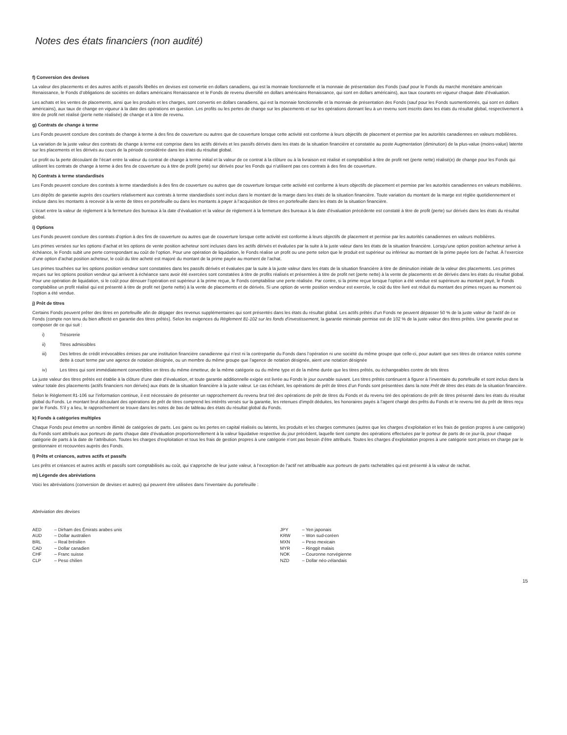Notes des états financiers (non audité)
f) Conversion des devises
La valeur des placements et des autres actifs et passifs libellés en devises est convertie en dollars canadiens, qui est la monnaie fonctionnelle et la monnaie de présentation des Fonds (sauf pour le Fonds du marché monétaire américain Renaissance, le Fonds d’obligations de sociétés en dollars américains Renaissance et le Fonds de revenu diversifié en dollars américains Renaissance, qui sont en dollars américains), aux taux courants en vigueur chaque date d’évaluation.
Les achats et les ventes de placements, ainsi que les produits et les charges, sont convertis en dollars canadiens, qui est la monnaie fonctionnelle et la monnaie de présentation des Fonds (sauf pour les Fonds susmentionnés, qui sont en dollars américains), aux taux de change en vigueur à la date des opérations en question. Les profits ou les pertes de change sur les placements et sur les opérations donnant lieu à un revenu sont inscrits dans les états du résultat global, respectivement à titre de profit net réalisé (perte nette réalisée) de change et à titre de revenu.
g) Contrats de change à terme
Les Fonds peuvent conclure des contrats de change à terme à des fins de couverture ou autres que de couverture lorsque cette activité est conforme à leurs objectifs de placement et permise par les autorités canadiennes en valeurs mobilières.
La variation de la juste valeur des contrats de change à terme est comprise dans les actifs dérivés et les passifs dérivés dans les états de la situation financière et constatée au poste Augmentation (diminution) de la plus-value (moins-value) latente sur les placements et les dérivés au cours de la période considérée dans les états du résultat global.
Le profit ou la perte découlant de l’écart entre la valeur du contrat de change à terme initial et la valeur de ce contrat à la clôture ou à la livraison est réalisé et comptabilisé à titre de profit net (perte nette) réalisé(e) de change pour les Fonds qui utilisent les contrats de change à terme à des fins de couverture ou à titre de profit (perte) sur dérivés pour les Fonds qui n’utilisent pas ces contrats à des fins de couverture.
h) Contrats à terme standardisés
Les Fonds peuvent conclure des contrats à terme standardisés à des fins de couverture ou autres que de couverture lorsque cette activité est conforme à leurs objectifs de placement et permise par les autorités canadiennes en valeurs mobilières.
Les dépôts de garantie auprès des courtiers relativement aux contrats à terme standardisés sont inclus dans le montant de la marge dans les états de la situation financière. Toute variation du montant de la marge est réglée quotidiennement et incluse dans les montants à recevoir à la vente de titres en portefeuille ou dans les montants à payer à l’acquisition de titres en portefeuille dans les états de la situation financière.
L’écart entre la valeur de règlement à la fermeture des bureaux à la date d’évaluation et la valeur de règlement à la fermeture des bureaux à la date d’évaluation précédente est constaté à titre de profit (perte) sur dérivés dans les états du résultat global.
i) Options
Les Fonds peuvent conclure des contrats d’option à des fins de couverture ou autres que de couverture lorsque cette activité est conforme à leurs objectifs de placement et permise par les autorités canadiennes en valeurs mobilières.
Les primes versées sur les options d’achat et les options de vente position acheteur sont incluses dans les actifs dérivés et évaluées par la suite à la juste valeur dans les états de la situation financière. Lorsqu’une option position acheteur arrive à échéance, le Fonds subit une perte correspondant au coût de l’option. Pour une opération de liquidation, le Fonds réalise un profit ou une perte selon que le produit est supérieur ou inférieur au montant de la prime payée lors de l’achat. À l’exercice d’une option d’achat position acheteur, le coût du titre acheté est majoré du montant de la prime payée au moment de l’achat.
Les primes touchées sur les options position vendeur sont constatées dans les passifs dérivés et évaluées par la suite à la juste valeur dans les états de la situation financière à titre de diminution initiale de la valeur des placements. Les primes reçues sur les options position vendeur qui arrivent à échéance sans avoir été exercées sont constatées à titre de profits réalisés et présentées à titre de profit net (perte nette) à la vente de placements et de dérivés dans les états du résultat global. Pour une opération de liquidation, si le coût pour dénouer l’opération est supérieur à la prime reçue, le Fonds comptabilise une perte réalisée. Par contre, si la prime reçue lorsque l’option a été vendue est supérieure au montant payé, le Fonds comptabilise un profit réalisé qui est présenté à titre de profit net (perte nette) à la vente de placements et de dérivés. Si une option de vente position vendeur est exercée, le coût du titre livré est réduit du montant des primes reçues au moment où l’option a été vendue.
j) Prêt de titres
Certains Fonds peuvent prêter des titres en portefeuille afin de dégager des revenus supplémentaires qui sont présentés dans les états du résultat global. Les actifs prêtés d’un Fonds ne peuvent dépasser 50 % de la juste valeur de l’actif de ce Fonds (compte non tenu du bien affecté en garantie des titres prêtés). Selon les exigences du Règlement 81-102 sur les fonds d’investissement, la garantie minimale permise est de 102 % de la juste valeur des titres prêtés. Une garantie peut se composer de ce qui suit :
i) Trésorerie
ii) Titres admissibles
iii) Des lettres de crédit irrévocables émises par une institution financière canadienne qui n’est ni la contrepartie du Fonds dans l’opération ni une société du même groupe que celle-ci, pour autant que ses titres de créance notés comme dette à court terme par une agence de notation désignée, ou un membre du même groupe que l’agence de notation désignée, aient une notation désignée
iv) Les titres qui sont immédiatement convertibles en titres du même émetteur, de la même catégorie ou du même type et de la même durée que les titres prêtés, ou échangeables contre de tels titres
La juste valeur des titres prêtés est établie à la clôture d’une date d’évaluation, et toute garantie additionnelle exigée est livrée au Fonds le jour ouvrable suivant. Les titres prêtés continuent à figurer à l’inventaire du portefeuille et sont inclus dans la valeur totale des placements (actifs financiers non dérivés) aux états de la situation financière à la juste valeur. Le cas échéant, les opérations de prêt de titres d’un Fonds sont présentées dans la note Prêt de titres des états de la situation financière.
Selon le Règlement 81-106 sur l’information continue, il est nécessaire de présenter un rapprochement du revenu brut tiré des opérations de prêt de titres du Fonds et du revenu tiré des opérations de prêt de titres présenté dans les états du résultat global du Fonds. Le montant brut découlant des opérations de prêt de titres comprend les intérêts versés sur la garantie, les retenues d’impôt déduites, les honoraires payés à l’agent chargé des prêts du Fonds et le revenu tiré du prêt de titres reçu par le Fonds. S’il y a lieu, le rapprochement se trouve dans les notes de bas de tableau des états du résultat global du Fonds.
k) Fonds à catégories multiples
Chaque Fonds peut émettre un nombre illimité de catégories de parts. Les gains ou les pertes en capital réalisés ou latents, les produits et les charges communes (autres que les charges d’exploitation et les frais de gestion propres à une catégorie) du Fonds sont attribués aux porteurs de parts chaque date d’évaluation proportionnellement à la valeur liquidative respective du jour précédent, laquelle tient compte des opérations effectuées par le porteur de parts de ce jour-là, pour chaque catégorie de parts à la date de l’attribution. Toutes les charges d’exploitation et tous les frais de gestion propres à une catégorie n’ont pas besoin d’être attribués. Toutes les charges d’exploitation propres à une catégorie sont prises en charge par le gestionnaire et recouvrées auprès des Fonds.
l) Prêts et créances, autres actifs et passifs
Les prêts et créances et autres actifs et passifs sont comptabilisés au coût, qui s’approche de leur juste valeur, à l’exception de l’actif net attribuable aux porteurs de parts rachetables qui est présenté à la valeur de rachat.
m) Légende des abréviations
Voici les abréviations (conversion de devises et autres) qui peuvent être utilisées dans l’inventaire du portefeuille :
Abréviation des devises
| AED | – Dirham des Émirats arabes unis |
| AUD | – Dollar australien |
| BRL | – Real brésilien |
| CAD | – Dollar canadien |
| CHF | – Franc suisse |
| CLP | – Peso chilien |
| JPY | – Yen japonais |
| KRW | – Won sud-coréen |
| MXN | – Peso mexicain |
| MYR | – Ringgit malais |
| NOK | – Couronne norvégienne |
| NZD | – Dollar néo-zélandais |
15